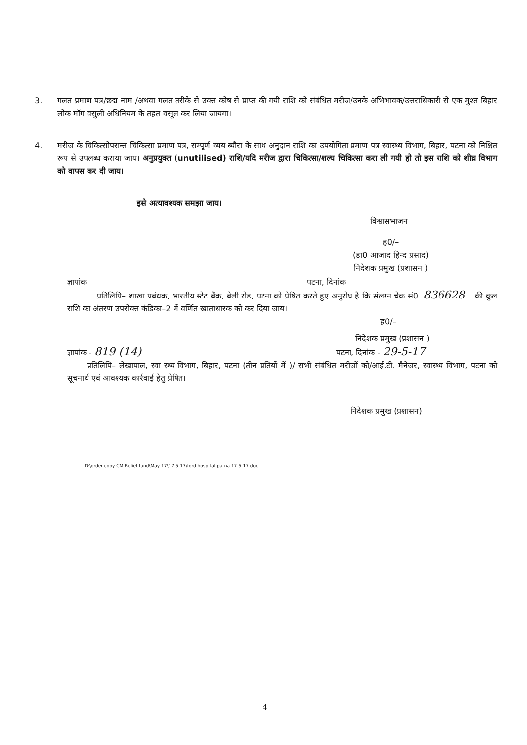3. गलत प्रमाण पत्र/छद्म नाम /अथवा गलत तरीके से उक्त कोष से प्राप्त की गयी राशि को संबंधित मरीज/उनके अभिभावक/उत्तराधिकारी से एक मुश्त बिहार लोक मॉग वसुली अधिनियम के तहत वसूल कर लिया जायगा।
4. मरीज के चिकित्सोपरान्त चिकित्सा प्रमाण पत्र, सम्पूर्ण व्यय ब्यौरा के साथ अनुदान राशि का उपयोगिता प्रमाण पत्र स्वास्थ्य विभाग, बिहार, पटना को निश्चित रूप से उपलब्ध कराया जाय। अनुप्रयुक्त (unutilised) राशि/यदि मरीज द्वारा चिकित्सा/शल्य चिकित्सा करा ली गयी हो तो इस राशि को शीघ्र विभाग को वापस कर दी जाय।
इसे अत्यावश्यक समझा जाय।
विश्वासभाजन
ह0/–
(डा0 आजाद हिन्द प्रसाद)
निदेशक प्रमुख (प्रशासन )
ज्ञापांक पटना, दिनांक
प्रतिलिपि– शाखा प्रबंधक, भारतीय स्टेट बैंक, बेली रोड, पटना को प्रेषित करते हुए अनुरोध है कि संलग्न चेक सं0..836628....की कुल राशि का अंतरण उपरोक्त कंडिका–2 में वर्णित खाताधारक को कर दिया जाय।
ह0/–
निदेशक प्रमुख (प्रशासन )
ज्ञापांक - 819 (14) पटना, दिनांक - 29-5-17
प्रतिलिपि– लेखापाल, स्वा स्थ्य विभाग, बिहार, पटना (तीन प्रतियों में )/ सभी संबंधित मरीजों को/आई.टी. मैनेजर, स्वास्थ्य विभाग, पटना को सूचनार्थ एवं आवश्यक कार्रवाई हेतु प्रेषित।
निदेशक प्रमुख (प्रशासन)
D:\order copy CM Relief fund\May-17\17-5-17\ford hospital patna 17-5-17.doc
4